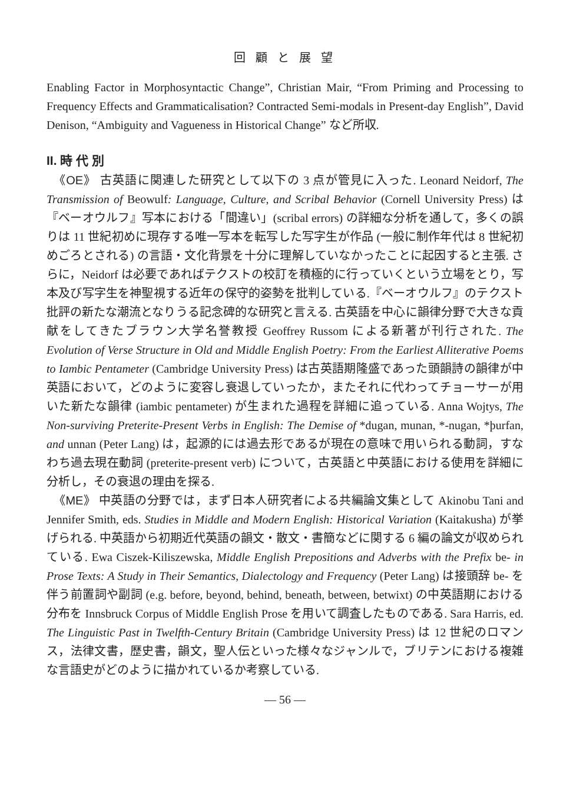回 顧 と 展 望
Enabling Factor in Morphosyntactic Change”, Christian Mair, “From Priming and Processing to Frequency Effects and Grammaticalisation? Contracted Semi-modals in Present-day English”, David Denison, “Ambiguity and Vagueness in Historical Change” など所収.
II. 時 代 別
《OE》 古英語に関連した研究として以下の 3 点が管見に入った. Leonard Neidorf, The Transmission of Beowulf: Language, Culture, and Scribal Behavior (Cornell University Press) は『ベーオウルフ』写本における「間違い」(scribal errors) の詳細な分析を通して，多くの誤りは 11 世紀初めに現存する唯一写本を転写した写字生が作品 (一般に制作年代は 8 世紀初めごろとされる) の言語・文化背景を十分に理解していなかったことに起因すると主張. さらに，Neidorf は必要であればテクストの校訂を積極的に行っていくという立場をとり，写本及び写字生を神聖視する近年の保守的姿勢を批判している.『ベーオウルフ』のテクスト批評の新たな潮流となりうる記念碑的な研究と言える. 古英語を中心に韻律分野で大きな貢献をしてきたブラウン大学名誉教授 Geoffrey Russom による新著が刊行された. The Evolution of Verse Structure in Old and Middle English Poetry: From the Earliest Alliterative Poems to Iambic Pentameter (Cambridge University Press) は古英語期隆盛であった頭韻詩の韻律が中英語において，どのように変容し衰退していったか，またそれに代わってチョーサーが用いた新たな韻律 (iambic pentameter) が生まれた過程を詳細に追っている. Anna Wojtys, The Non-surviving Preterite-Present Verbs in English: The Demise of *dugan, munan, *-nugan, *þurfan, and unnan (Peter Lang) は，起源的には過去形であるが現在の意味で用いられる動詞，すなわち過去現在動詞 (preterite-present verb) について，古英語と中英語における使用を詳細に分析し，その衰退の理由を探る.
《ME》 中英語の分野では，まず日本人研究者による共編論文集として Akinobu Tani and Jennifer Smith, eds. Studies in Middle and Modern English: Historical Variation (Kaitakusha) が挙げられる. 中英語から初期近代英語の韻文・散文・書簡などに関する 6 編の論文が収められている. Ewa Ciszek-Kiliszewska, Middle English Prepositions and Adverbs with the Prefix be- in Prose Texts: A Study in Their Semantics, Dialectology and Frequency (Peter Lang) は接頭辞 be- を伴う前置詞や副詞 (e.g. before, beyond, behind, beneath, between, betwixt) の中英語期における分布を Innsbruck Corpus of Middle English Prose を用いて調査したものである. Sara Harris, ed. The Linguistic Past in Twelfth-Century Britain (Cambridge University Press) は 12 世紀のロマンス，法律文書，歴史書，韻文，聖人伝といった様々なジャンルで，ブリテンにおける複雑な言語史がどのように描かれているか考察している.
— 56 —